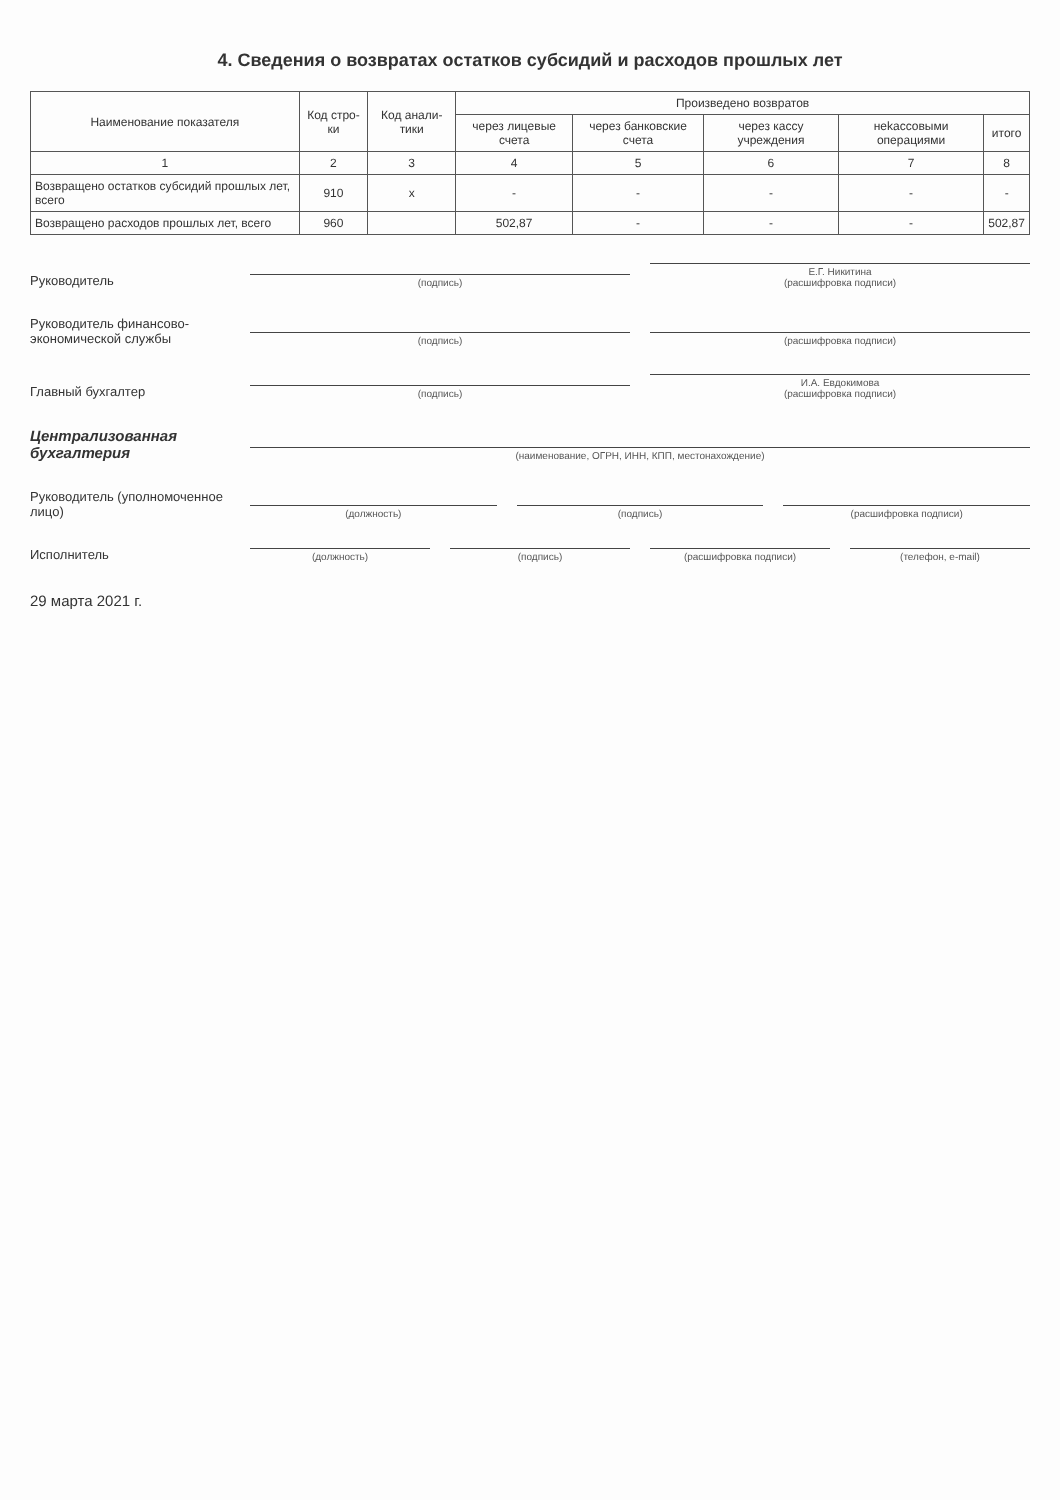4. Сведения о возвратах остатков субсидий и расходов прошлых лет
| Наименование показателя | Код стро-ки | Код анали-тики | Произведено возвратов | | | | |
| --- | --- | --- | --- | --- | --- | --- | --- |
| | | | через лицевые счета | через банковские счета | через кассу учреждения | неkассовыми операциями | итого |
| 1 | 2 | 3 | 4 | 5 | 6 | 7 | 8 |
| Возвращено остатков субсидий прошлых лет, всего | 910 | х | - | - | - | - | - |
| Возвращено расходов прошлых лет, всего | 960 | | 502,87 | - | - | - | 502,87 |
Руководитель
(подпись)
Е.Г. Никитина
(расшифровка подписи)
Руководитель финансово-экономической службы
(подпись)
(расшифровка подписи)
Главный бухгалтер
(подпись)
И.А. Евдокимова
(расшифровка подписи)
Централизованная бухгалтерия
(наименование, ОГРН, ИНН, КПП, местонахождение)
Руководитель (уполномоченное лицо)
(должность)
(подпись)
(расшифровка подписи)
Исполнитель
(должность)
(подпись)
(расшифровка подписи)
(телефон, e-mail)
29 марта 2021 г.